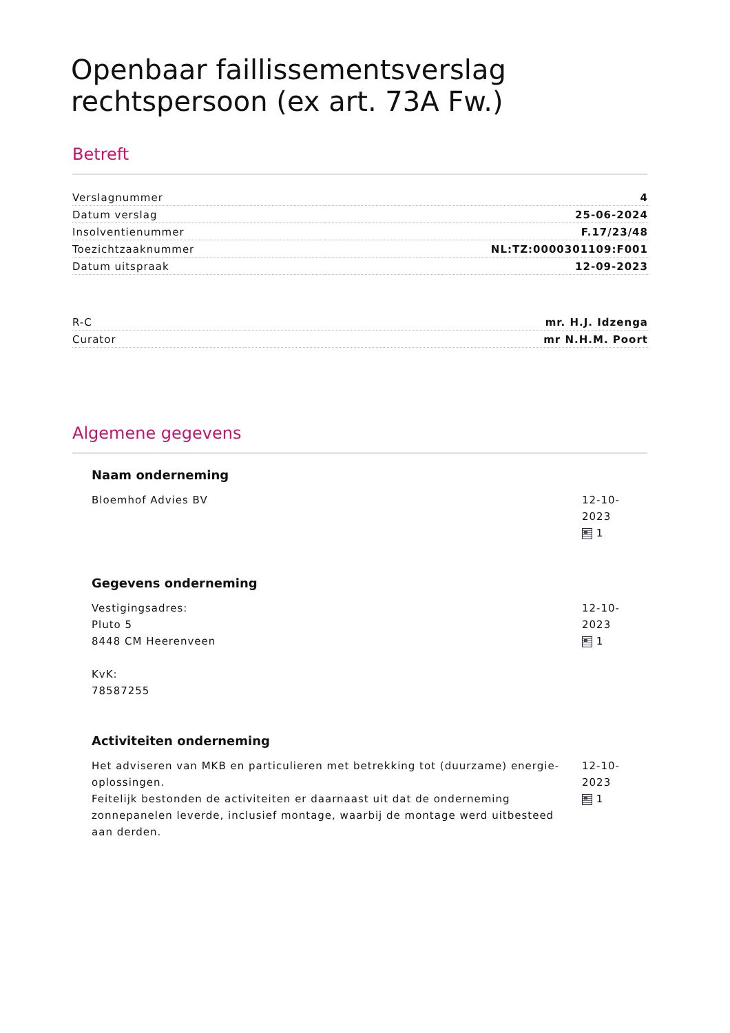Openbaar faillissementsverslag rechtspersoon (ex art. 73A Fw.)
Betreft
| Verslagnummer | 4 |
| Datum verslag | 25-06-2024 |
| Insolventienummer | F.17/23/48 |
| Toezichtzaaknummer | NL:TZ:0000301109:F001 |
| Datum uitspraak | 12-09-2023 |
| R-C | mr. H.J. Idzenga |
| Curator | mr N.H.M. Poort |
Algemene gegevens
Naam onderneming
Bloemhof Advies BV 12-10-2023
1
Gegevens onderneming
Vestigingsadres:
Pluto 5
8448 CM Heerenveen
KvK:
78587255
12-10-2023
1
Activiteiten onderneming
Het adviseren van MKB en particulieren met betrekking tot (duurzame) energie-oplossingen.
Feitelijk bestonden de activiteiten er daarnaast uit dat de onderneming zonnepanelen leverde, inclusief montage, waarbij de montage werd uitbesteed aan derden.
12-10-2023
1